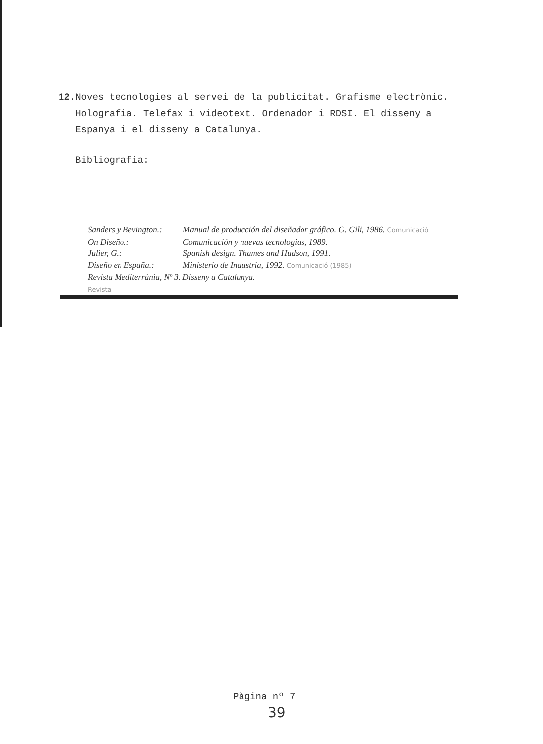12. Noves tecnologies al servei de la publicitat. Grafisme electrònic. Holografia. Telefax i videotext. Ordenador i RDSI. El disseny a Espanya i el disseny a Catalunya.
Bibliografia:
| Sanders y Bevington.: | Manual de producción del diseñador gráfico. G. Gili, 1986. Comunicació |
| On Diseño.: | Comunicación y nuevas tecnologias, 1989. |
| Julier, G.: | Spanish design. Thames and Hudson, 1991. |
| Diseño en España.: | Ministerio de Industria, 1992. Comunicació (1985) |
| Revista Mediterrània, Nº 3. Disseny a Catalunya. | |
| Revista | |
Pàgina nº 7
39